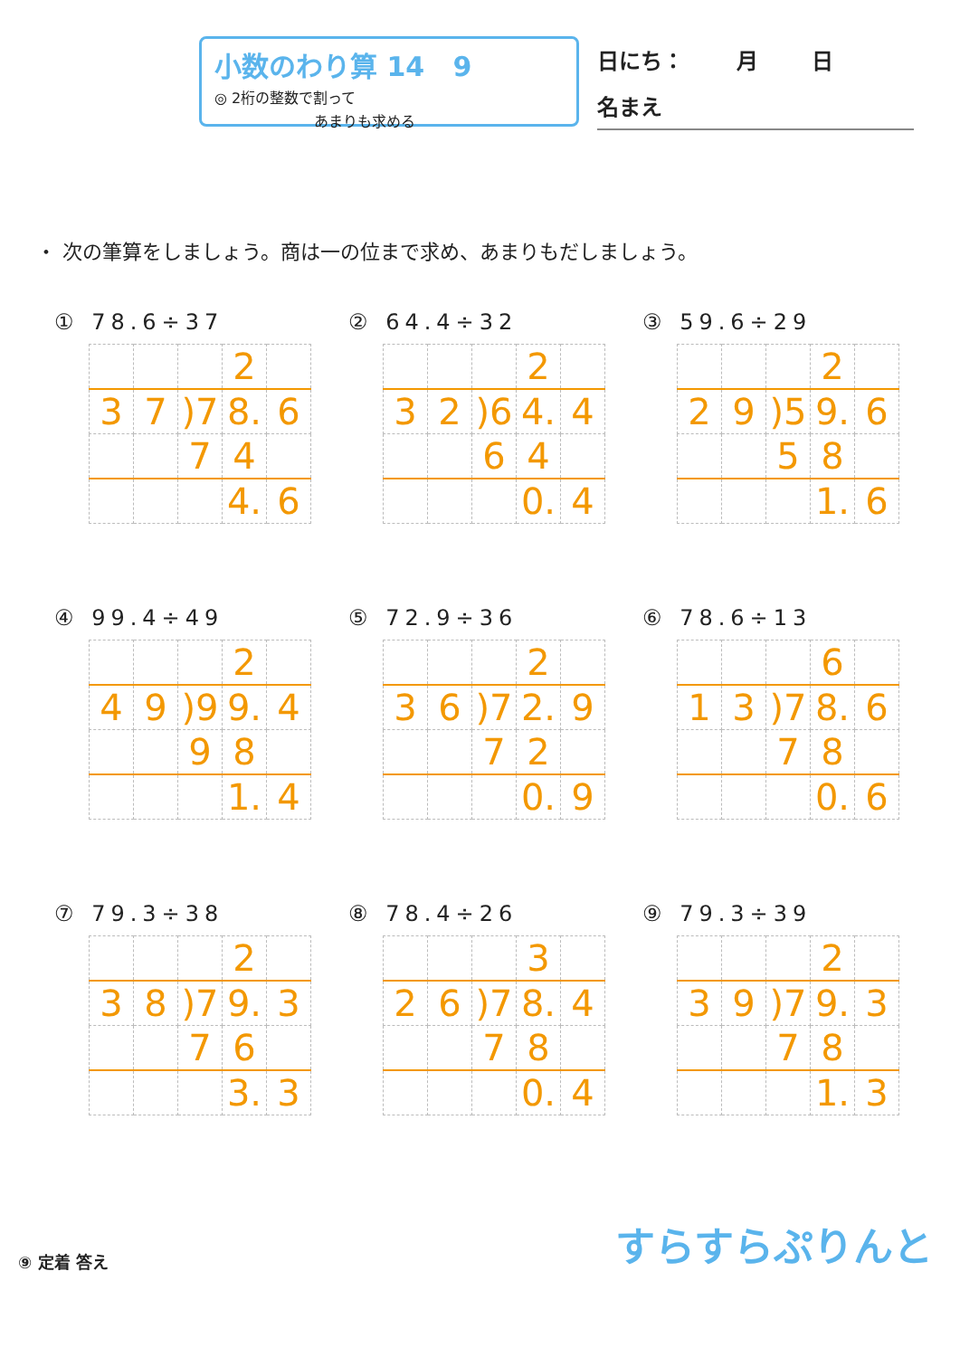小数のわり算 14 9
◎ 2桁の整数で割って
あまりも求める
日にち： 月 日
名まえ
・ 次の筆算をしましょう。商は一の位まで求め、あまりもだしましょう。
① 78.6÷37
| | | | 2 | |
| 3 | 7 | )7 | 8. | 6 |
| | | 7 | 4 | |
| | | | 4. | 6 |
② 64.4÷32
| | | | 2 | |
| 3 | 2 | )6 | 4. | 4 |
| | | 6 | 4 | |
| | | | 0. | 4 |
③ 59.6÷29
| | | | 2 | |
| 2 | 9 | )5 | 9. | 6 |
| | | 5 | 8 | |
| | | | 1. | 6 |
④ 99.4÷49
| | | | 2 | |
| 4 | 9 | )9 | 9. | 4 |
| | | 9 | 8 | |
| | | | 1. | 4 |
⑤ 72.9÷36
| | | | 2 | |
| 3 | 6 | )7 | 2. | 9 |
| | | 7 | 2 | |
| | | | 0. | 9 |
⑥ 78.6÷13
| | | | 6 | |
| 1 | 3 | )7 | 8. | 6 |
| | | 7 | 8 | |
| | | | 0. | 6 |
⑦ 79.3÷38
| | | | 2 | |
| 3 | 8 | )7 | 9. | 3 |
| | | 7 | 6 | |
| | | | 3. | 3 |
⑧ 78.4÷26
| | | | 3 | |
| 2 | 6 | )7 | 8. | 4 |
| | | 7 | 8 | |
| | | | 0. | 4 |
⑨ 79.3÷39
| | | | 2 | |
| 3 | 9 | )7 | 9. | 3 |
| | | 7 | 8 | |
| | | | 1. | 3 |
⑨ 定着 答え
すらすらぷりんと